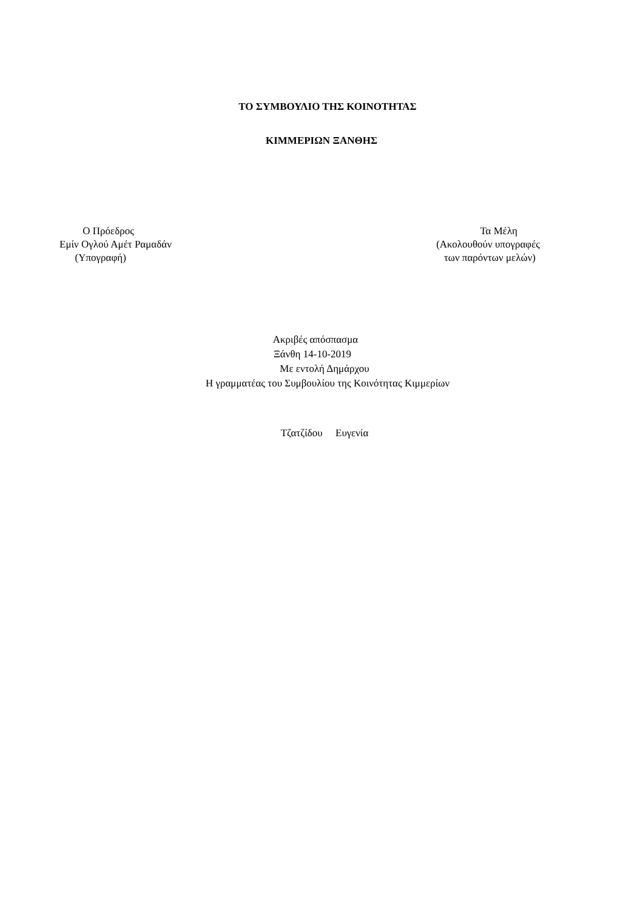ΤΟ ΣΥΜΒΟΥΛΙΟ ΤΗΣ ΚΟΙΝΟΤΗΤΑΣ
ΚΙΜΜΕΡΙΩΝ ΞΑΝΘΗΣ
Ο Πρόεδρος
Εμίν Ογλού Αμέτ Ραμαδάν
(Υπογραφή)
Τα Μέλη
(Ακολουθούν υπογραφές
των παρόντων μελών)
Ακριβές απόσπασμα
Ξάνθη 14-10-2019
Με εντολή Δημάρχου
Η γραμματέας του Συμβουλίου της Κοινότητας Κιμμερίων
Τζατζίδου Ευγενία